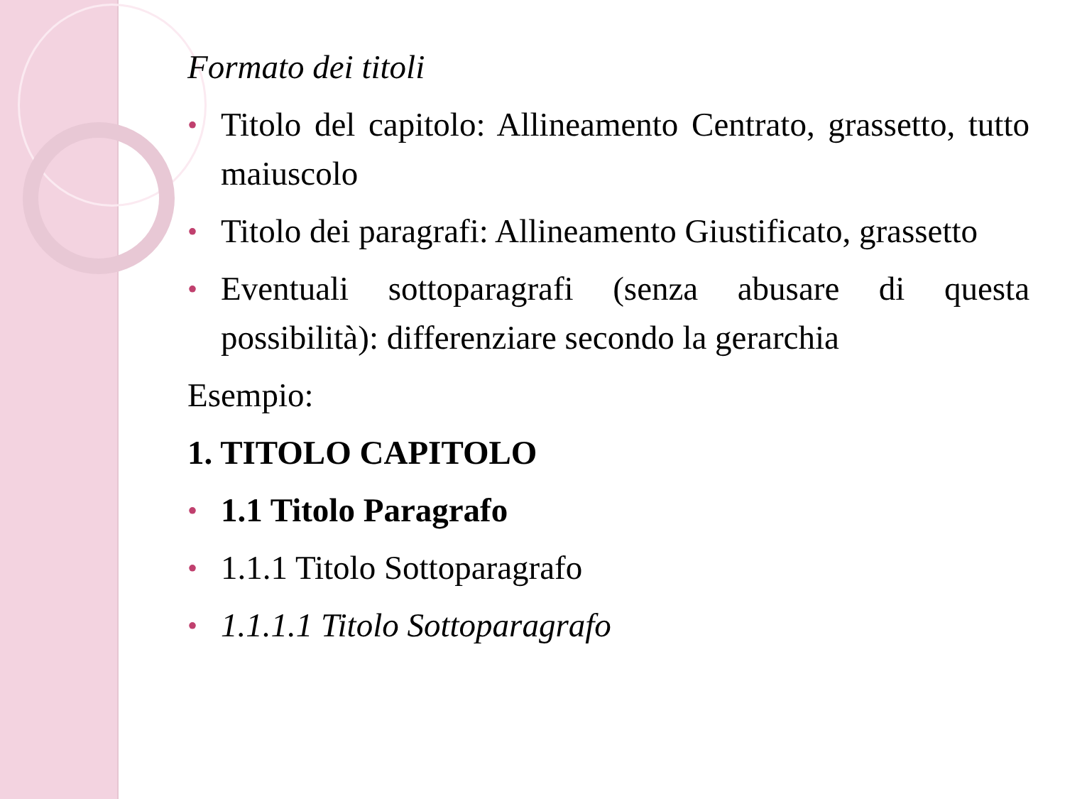Formato dei titoli
• Titolo del capitolo: Allineamento Centrato, grassetto, tutto maiuscolo
• Titolo dei paragrafi: Allineamento Giustificato, grassetto
• Eventuali sottoparagrafi (senza abusare di questa possibilità): differenziare secondo la gerarchia
Esempio:
1. TITOLO CAPITOLO
• 1.1 Titolo Paragrafo
• 1.1.1 Titolo Sottoparagrafo
• 1.1.1.1 Titolo Sottoparagrafo